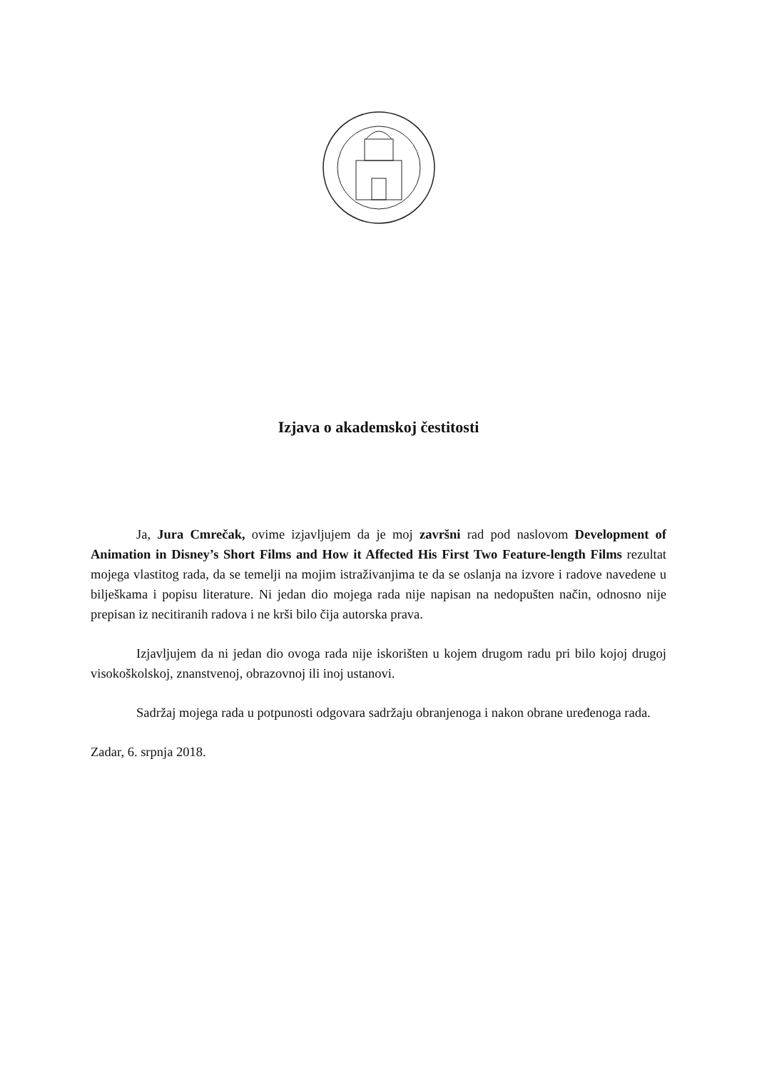Izjava o akademskoj čestitosti
Ja, Jura Cmrečak, ovime izjavljujem da je moj završni rad pod naslovom Development of Animation in Disney’s Short Films and How it Affected His First Two Feature-length Films rezultat mojega vlastitog rada, da se temelji na mojim istraživanjima te da se oslanja na izvore i radove navedene u bilješkama i popisu literature. Ni jedan dio mojega rada nije napisan na nedopušten način, odnosno nije prepisan iz necitiranih radova i ne krši bilo čija autorska prava.
Izjavljujem da ni jedan dio ovoga rada nije iskorišten u kojem drugom radu pri bilo kojoj drugoj visokoškolskoj, znanstvenoj, obrazovnoj ili inoj ustanovi.
Sadržaj mojega rada u potpunosti odgovara sadržaju obranjenoga i nakon obrane uređenoga rada.
Zadar, 6. srpnja 2018.